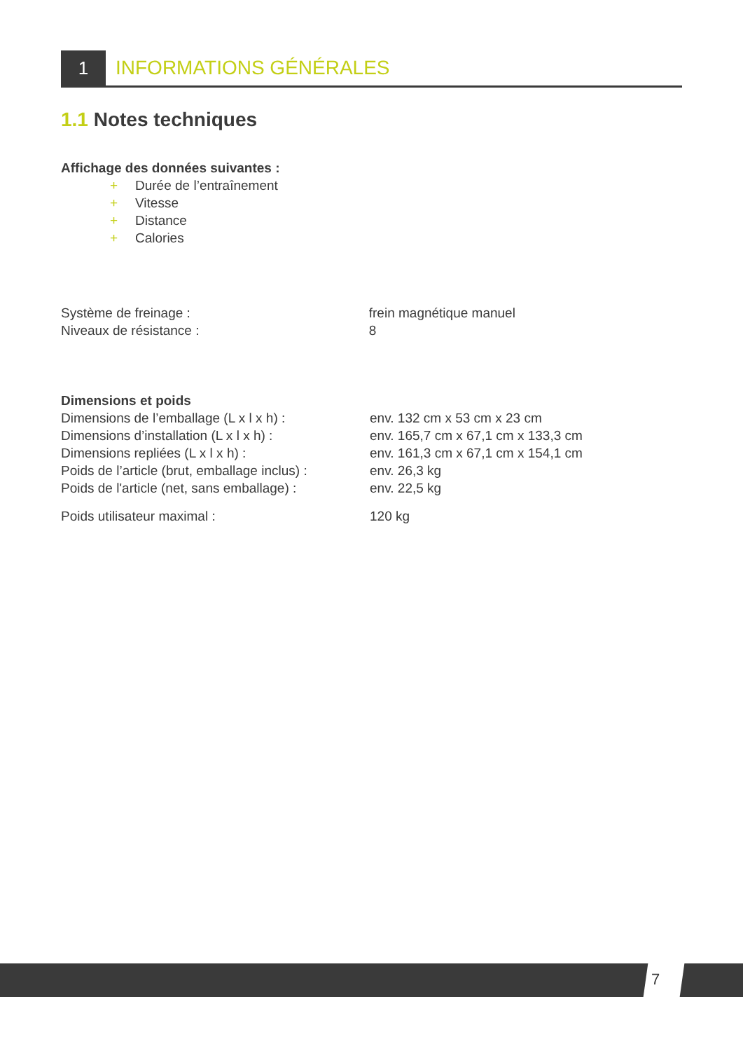1 INFORMATIONS GÉNÉRALES
1.1 Notes techniques
Affichage des données suivantes :
+ Durée de l’entraînement
+ Vitesse
+ Distance
+ Calories
| Système de freinage : | frein magnétique manuel |
| Niveaux de résistance : | 8 |
| Dimensions et poids | |
| Dimensions de l’emballage (L x l x h) : | env. 132 cm x 53 cm x 23 cm |
| Dimensions d’installation (L x l x h) : | env. 165,7 cm x 67,1 cm x 133,3 cm |
| Dimensions repliées (L x l x h) : | env. 161,3 cm x 67,1 cm x 154,1 cm |
| Poids de l’article (brut, emballage inclus) : | env. 26,3 kg |
| Poids de l'article (net, sans emballage) : | env. 22,5 kg |
| Poids utilisateur maximal : | 120 kg |
7